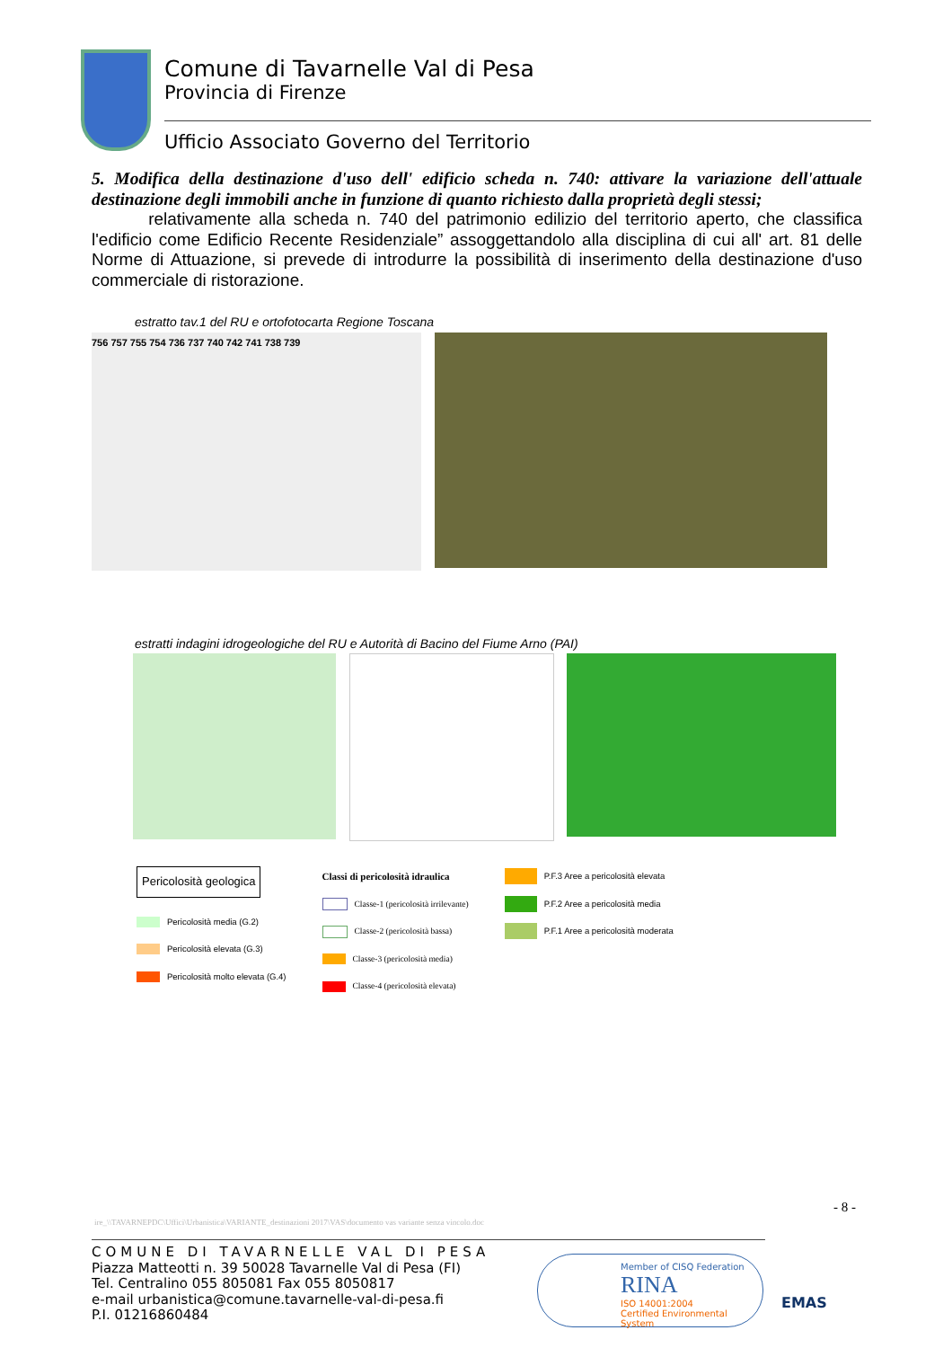Comune di Tavarnelle Val di Pesa
Provincia di Firenze
Ufficio Associato Governo del Territorio
5. Modifica della destinazione d'uso dell' edificio scheda n. 740: attivare la variazione dell'attuale destinazione degli immobili anche in funzione di quanto richiesto dalla proprietà degli stessi;
relativamente alla scheda n. 740 del patrimonio edilizio del territorio aperto, che classifica l'edificio come Edificio Recente Residenziale” assoggettandolo alla disciplina di cui all' art. 81 delle Norme di Attuazione, si prevede di introdurre la possibilità di inserimento della destinazione d'uso commerciale di ristorazione.
estratto tav.1 del RU e ortofotocarta Regione Toscana
756 757 755 754 736 737 740 742 741 738 739
estratti indagini idrogeologiche del RU e Autorità di Bacino del Fiume Arno (PAI)
Pericolosità geologica
Pericolosità media (G.2)
Pericolosità elevata (G.3)
Pericolosità molto elevata (G.4)
Classi di pericolosità idraulica
Classe-1 (pericolosità irrilevante)
Classe-2 (pericolosità bassa)
Classe-3 (pericolosità media)
Classe-4 (pericolosità elevata)
P.F.3 Aree a pericolosità elevata
P.F.2 Aree a pericolosità media
P.F.1 Aree a pericolosità moderata
- 8 -
ire_\\TAVARNEPDC\Uffici\Urbanistica\VARIANTE_destinazioni 2017\VAS\documento vas variante senza vincolo.doc
COMUNE DI TAVARNELLE VAL DI PESA
Piazza Matteotti n. 39 50028 Tavarnelle Val di Pesa (FI)
Tel. Centralino 055 805081 Fax 055 8050817
e-mail urbanistica@comune.tavarnelle-val-di-pesa.fi
P.I. 01216860484
Member of CISQ Federation
RINA
ISO 14001:2004
Certified Environmental System
EMAS